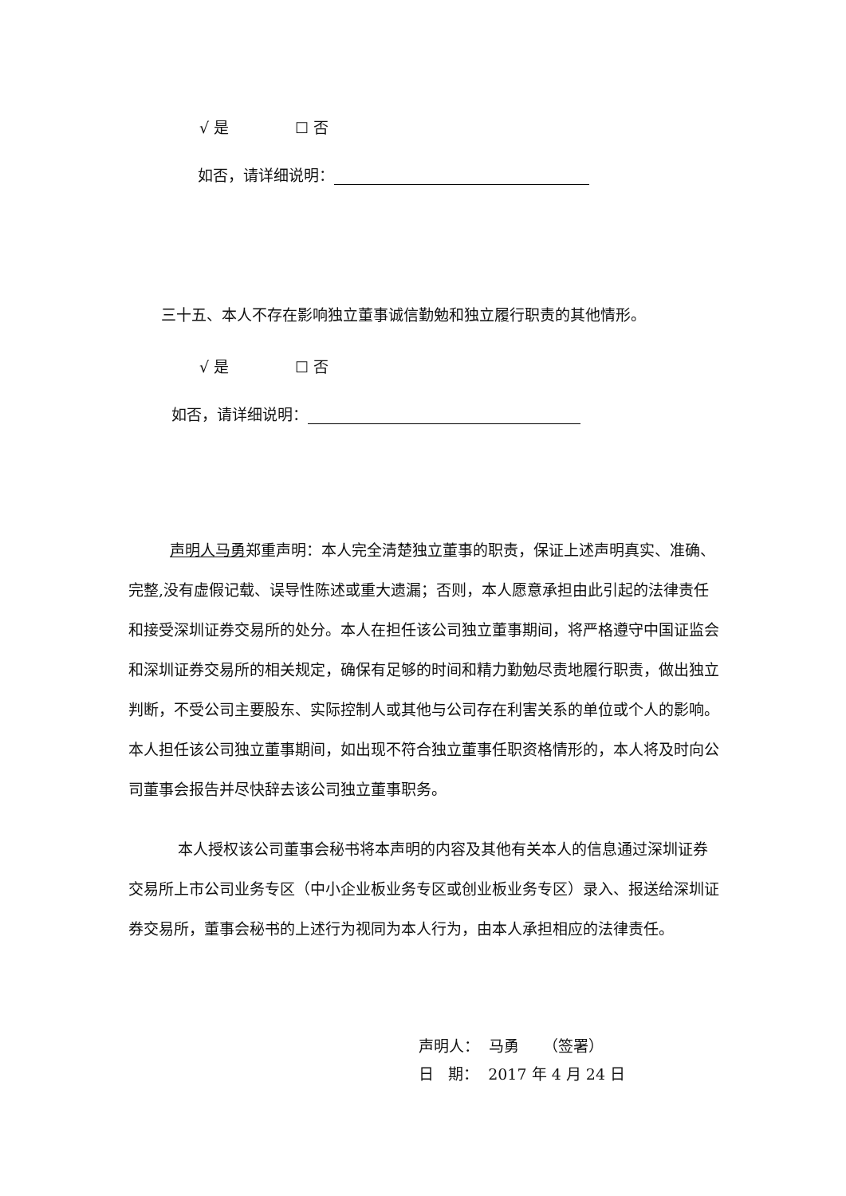√ 是 ☐ 否
如否，请详细说明：
三十五、本人不存在影响独立董事诚信勤勉和独立履行职责的其他情形。
√ 是 ☐ 否
如否，请详细说明：
声明人马勇郑重声明：本人完全清楚独立董事的职责，保证上述声明真实、准确、完整,没有虚假记载、误导性陈述或重大遗漏；否则，本人愿意承担由此引起的法律责任和接受深圳证券交易所的处分。本人在担任该公司独立董事期间，将严格遵守中国证监会和深圳证券交易所的相关规定，确保有足够的时间和精力勤勉尽责地履行职责，做出独立判断，不受公司主要股东、实际控制人或其他与公司存在利害关系的单位或个人的影响。本人担任该公司独立董事期间，如出现不符合独立董事任职资格情形的，本人将及时向公司董事会报告并尽快辞去该公司独立董事职务。
本人授权该公司董事会秘书将本声明的内容及其他有关本人的信息通过深圳证券交易所上市公司业务专区（中小企业板业务专区或创业板业务专区）录入、报送给深圳证券交易所，董事会秘书的上述行为视同为本人行为，由本人承担相应的法律责任。
声明人： 马勇 （签署）
日 期： 2017 年 4 月 24 日